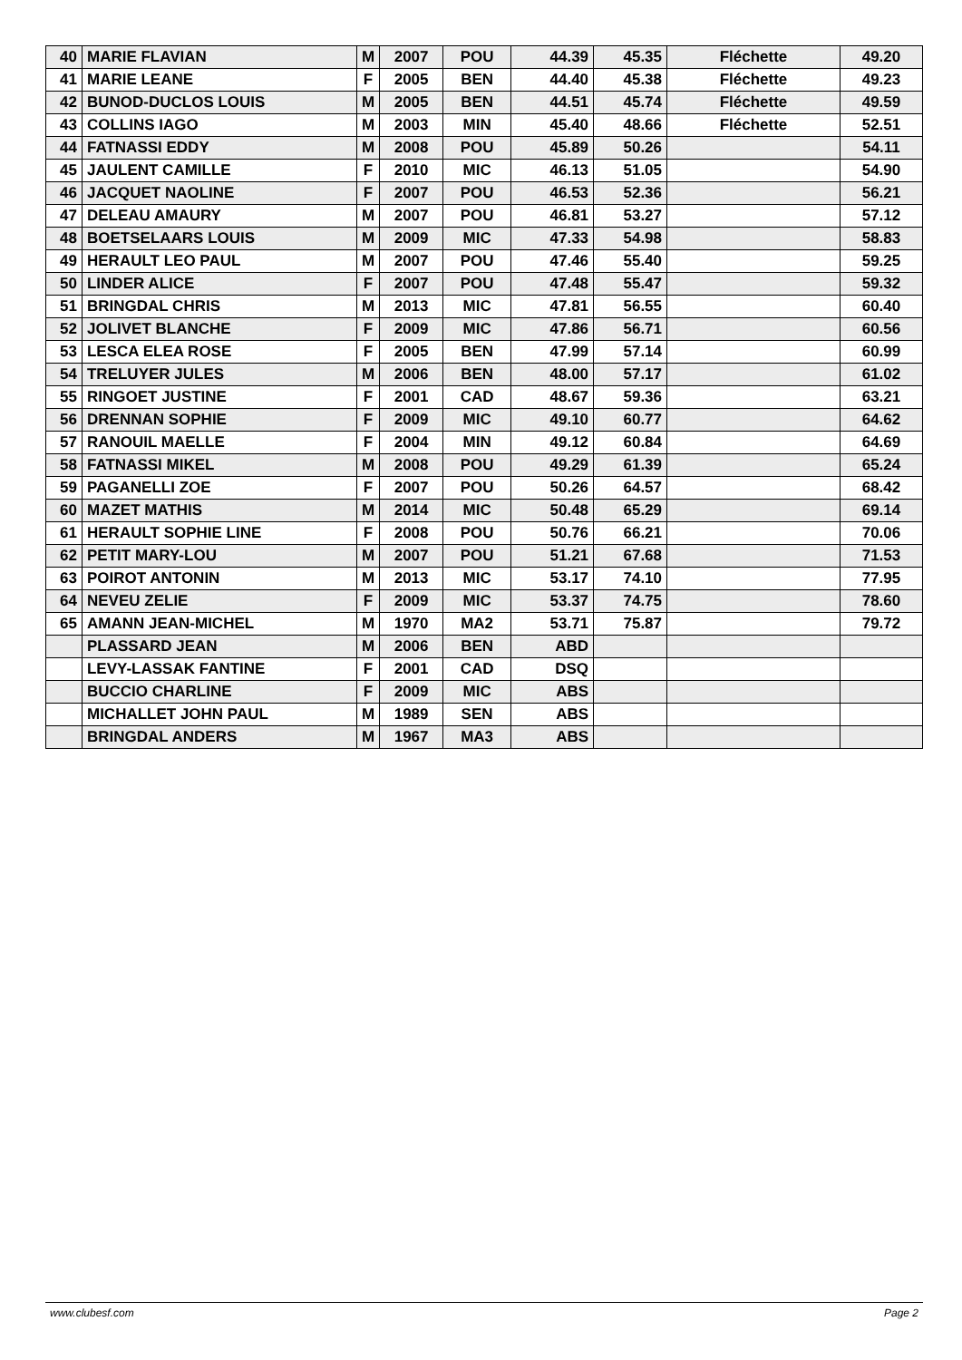| 40 | MARIE FLAVIAN | M | 2007 | POU | 44.39 | 45.35 | Fléchette | 49.20 |
| 41 | MARIE LEANE | F | 2005 | BEN | 44.40 | 45.38 | Fléchette | 49.23 |
| 42 | BUNOD-DUCLOS LOUIS | M | 2005 | BEN | 44.51 | 45.74 | Fléchette | 49.59 |
| 43 | COLLINS IAGO | M | 2003 | MIN | 45.40 | 48.66 | Fléchette | 52.51 |
| 44 | FATNASSI EDDY | M | 2008 | POU | 45.89 | 50.26 | | 54.11 |
| 45 | JAULENT CAMILLE | F | 2010 | MIC | 46.13 | 51.05 | | 54.90 |
| 46 | JACQUET NAOLINE | F | 2007 | POU | 46.53 | 52.36 | | 56.21 |
| 47 | DELEAU AMAURY | M | 2007 | POU | 46.81 | 53.27 | | 57.12 |
| 48 | BOETSELAARS LOUIS | M | 2009 | MIC | 47.33 | 54.98 | | 58.83 |
| 49 | HERAULT LEO PAUL | M | 2007 | POU | 47.46 | 55.40 | | 59.25 |
| 50 | LINDER ALICE | F | 2007 | POU | 47.48 | 55.47 | | 59.32 |
| 51 | BRINGDAL CHRIS | M | 2013 | MIC | 47.81 | 56.55 | | 60.40 |
| 52 | JOLIVET BLANCHE | F | 2009 | MIC | 47.86 | 56.71 | | 60.56 |
| 53 | LESCA ELEA ROSE | F | 2005 | BEN | 47.99 | 57.14 | | 60.99 |
| 54 | TRELUYER JULES | M | 2006 | BEN | 48.00 | 57.17 | | 61.02 |
| 55 | RINGOET JUSTINE | F | 2001 | CAD | 48.67 | 59.36 | | 63.21 |
| 56 | DRENNAN SOPHIE | F | 2009 | MIC | 49.10 | 60.77 | | 64.62 |
| 57 | RANOUIL MAELLE | F | 2004 | MIN | 49.12 | 60.84 | | 64.69 |
| 58 | FATNASSI MIKEL | M | 2008 | POU | 49.29 | 61.39 | | 65.24 |
| 59 | PAGANELLI ZOE | F | 2007 | POU | 50.26 | 64.57 | | 68.42 |
| 60 | MAZET MATHIS | M | 2014 | MIC | 50.48 | 65.29 | | 69.14 |
| 61 | HERAULT SOPHIE LINE | F | 2008 | POU | 50.76 | 66.21 | | 70.06 |
| 62 | PETIT MARY-LOU | M | 2007 | POU | 51.21 | 67.68 | | 71.53 |
| 63 | POIROT ANTONIN | M | 2013 | MIC | 53.17 | 74.10 | | 77.95 |
| 64 | NEVEU ZELIE | F | 2009 | MIC | 53.37 | 74.75 | | 78.60 |
| 65 | AMANN JEAN-MICHEL | M | 1970 | MA2 | 53.71 | 75.87 | | 79.72 |
| | PLASSARD JEAN | M | 2006 | BEN | ABD | | | |
| | LEVY-LASSAK FANTINE | F | 2001 | CAD | DSQ | | | |
| | BUCCIO CHARLINE | F | 2009 | MIC | ABS | | | |
| | MICHALLET JOHN PAUL | M | 1989 | SEN | ABS | | | |
| | BRINGDAL ANDERS | M | 1967 | MA3 | ABS | | | |
www.clubesf.com Page 2